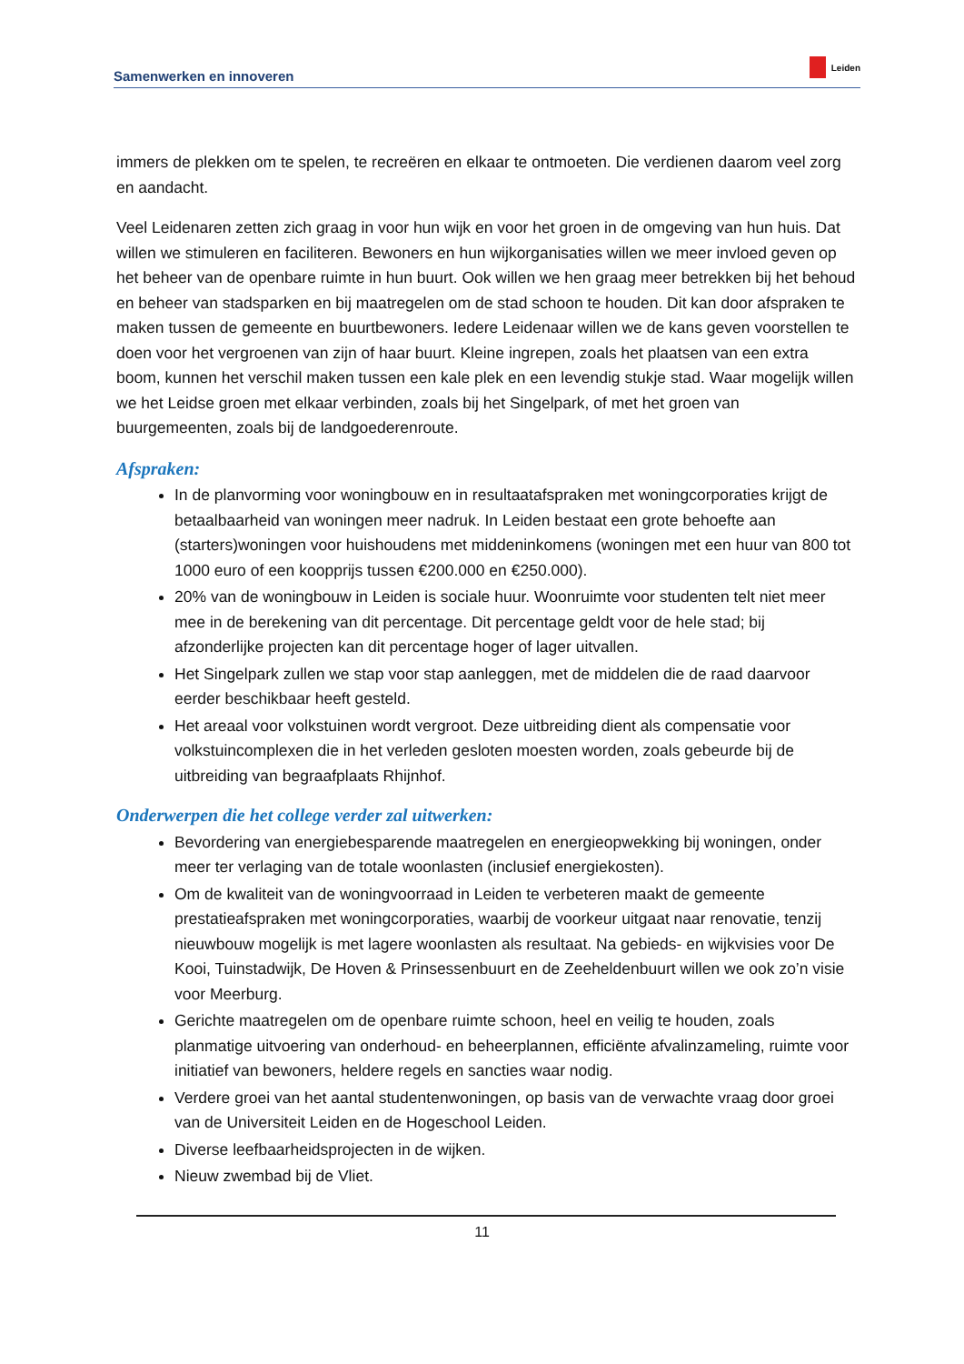Samenwerken en innoveren
Leiden
immers de plekken om te spelen, te recreëren en elkaar te ontmoeten. Die verdienen daarom veel zorg en aandacht.
Veel Leidenaren zetten zich graag in voor hun wijk en voor het groen in de omgeving van hun huis. Dat willen we stimuleren en faciliteren. Bewoners en hun wijkorganisaties willen we meer invloed geven op het beheer van de openbare ruimte in hun buurt. Ook willen we hen graag meer betrekken bij het behoud en beheer van stadsparken en bij maatregelen om de stad schoon te houden. Dit kan door afspraken te maken tussen de gemeente en buurtbewoners. Iedere Leidenaar willen we de kans geven voorstellen te doen voor het vergroenen van zijn of haar buurt. Kleine ingrepen, zoals het plaatsen van een extra boom, kunnen het verschil maken tussen een kale plek en een levendig stukje stad. Waar mogelijk willen we het Leidse groen met elkaar verbinden, zoals bij het Singelpark, of met het groen van buurgemeenten, zoals bij de landgoederenroute.
Afspraken:
In de planvorming voor woningbouw en in resultaatafspraken met woningcorporaties krijgt de betaalbaarheid van woningen meer nadruk. In Leiden bestaat een grote behoefte aan (starters)woningen voor huishoudens met middeninkomens (woningen met een huur van 800 tot 1000 euro of een koopprijs tussen €200.000 en €250.000).
20% van de woningbouw in Leiden is sociale huur. Woonruimte voor studenten telt niet meer mee in de berekening van dit percentage. Dit percentage geldt voor de hele stad; bij afzonderlijke projecten kan dit percentage hoger of lager uitvallen.
Het Singelpark zullen we stap voor stap aanleggen, met de middelen die de raad daarvoor eerder beschikbaar heeft gesteld.
Het areaal voor volkstuinen wordt vergroot. Deze uitbreiding dient als compensatie voor volkstuincomplexen die in het verleden gesloten moesten worden, zoals gebeurde bij de uitbreiding van begraafplaats Rhijnhof.
Onderwerpen die het college verder zal uitwerken:
Bevordering van energiebesparende maatregelen en energieopwekking bij woningen, onder meer ter verlaging van de totale woonlasten (inclusief energiekosten).
Om de kwaliteit van de woningvoorraad in Leiden te verbeteren maakt de gemeente prestatieafspraken met woningcorporaties, waarbij de voorkeur uitgaat naar renovatie, tenzij nieuwbouw mogelijk is met lagere woonlasten als resultaat. Na gebieds- en wijkvisies voor De Kooi, Tuinstadwijk, De Hoven & Prinsessenbuurt en de Zeeheldenbuurt willen we ook zo’n visie voor Meerburg.
Gerichte maatregelen om de openbare ruimte schoon, heel en veilig te houden, zoals planmatige uitvoering van onderhoud- en beheerplannen, efficiënte afvalinzameling, ruimte voor initiatief van bewoners, heldere regels en sancties waar nodig.
Verdere groei van het aantal studentenwoningen, op basis van de verwachte vraag door groei van de Universiteit Leiden en de Hogeschool Leiden.
Diverse leefbaarheidsprojecten in de wijken.
Nieuw zwembad bij de Vliet.
11